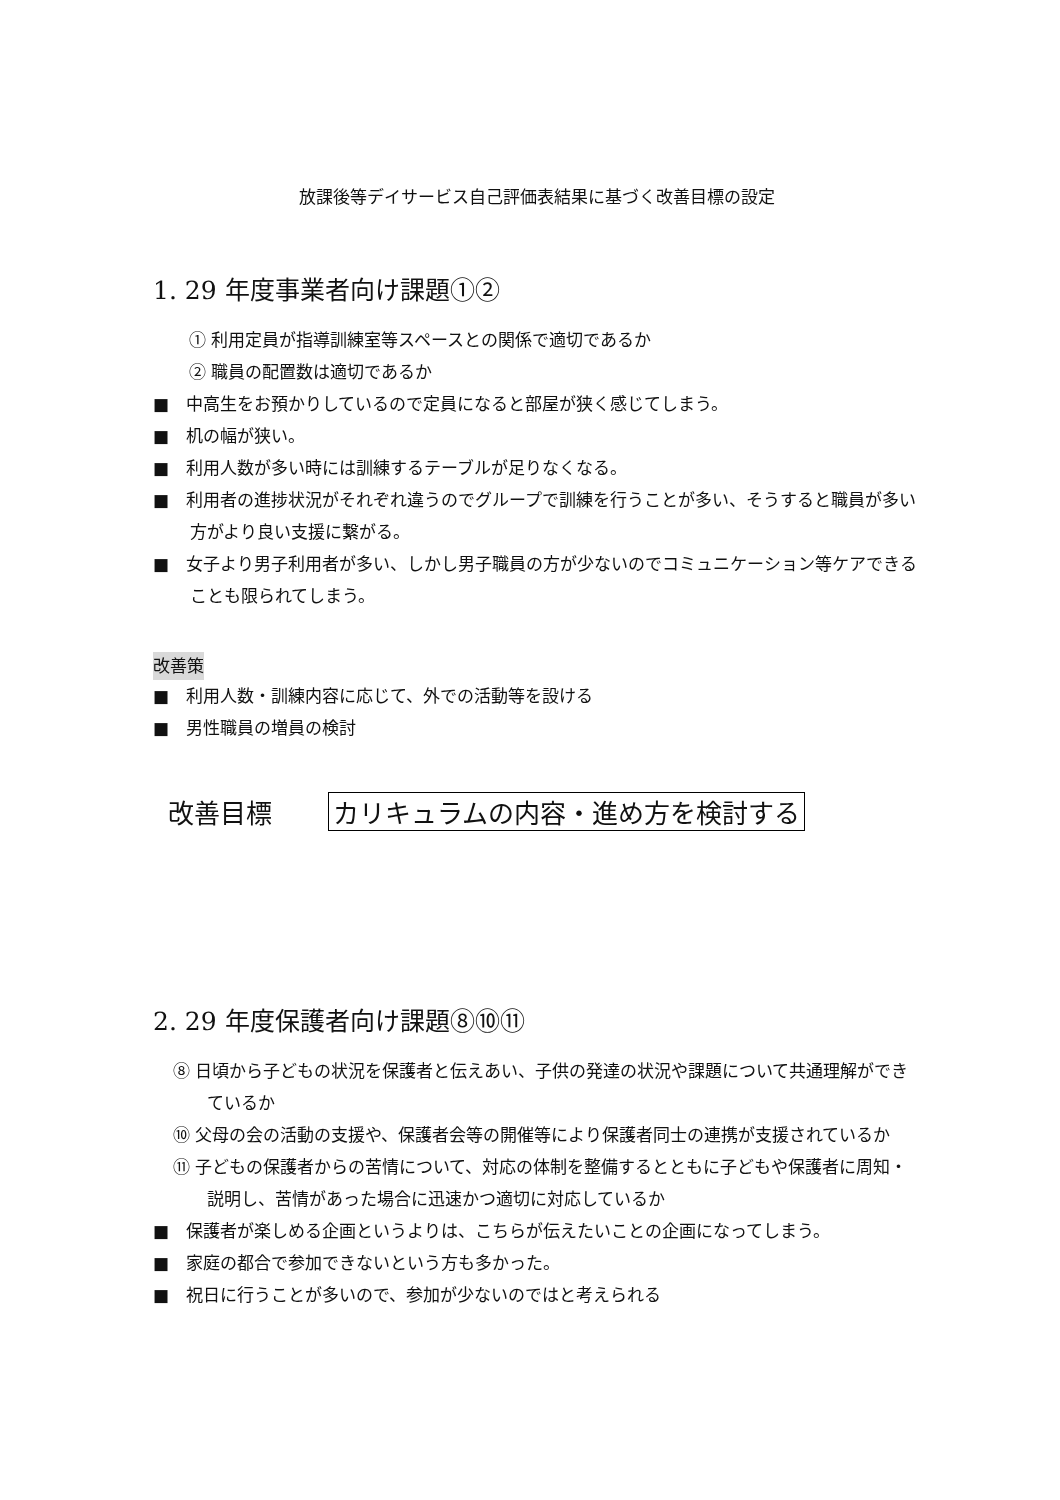放課後等デイサービス自己評価表結果に基づく改善目標の設定
1. 29 年度事業者向け課題①②
① 利用定員が指導訓練室等スペースとの関係で適切であるか
② 職員の配置数は適切であるか
■　中高生をお預かりしているので定員になると部屋が狭く感じてしまう。
■　机の幅が狭い。
■　利用人数が多い時には訓練するテーブルが足りなくなる。
■　利用者の進捗状況がそれぞれ違うのでグループで訓練を行うことが多い、そうすると職員が多い方がより良い支援に繋がる。
■　女子より男子利用者が多い、しかし男子職員の方が少ないのでコミュニケーション等ケアできることも限られてしまう。
改善策
■　利用人数・訓練内容に応じて、外での活動等を設ける
■　男性職員の増員の検討
改善目標 カリキュラムの内容・進め方を検討する
2. 29 年度保護者向け課題⑧⑩⑪
⑧ 日頃から子どもの状況を保護者と伝えあい、子供の発達の状況や課題について共通理解ができているか
⑩ 父母の会の活動の支援や、保護者会等の開催等により保護者同士の連携が支援されているか
⑪ 子どもの保護者からの苦情について、対応の体制を整備するとともに子どもや保護者に周知・説明し、苦情があった場合に迅速かつ適切に対応しているか
■　保護者が楽しめる企画というよりは、こちらが伝えたいことの企画になってしまう。
■　家庭の都合で参加できないという方も多かった。
■　祝日に行うことが多いので、参加が少ないのではと考えられる